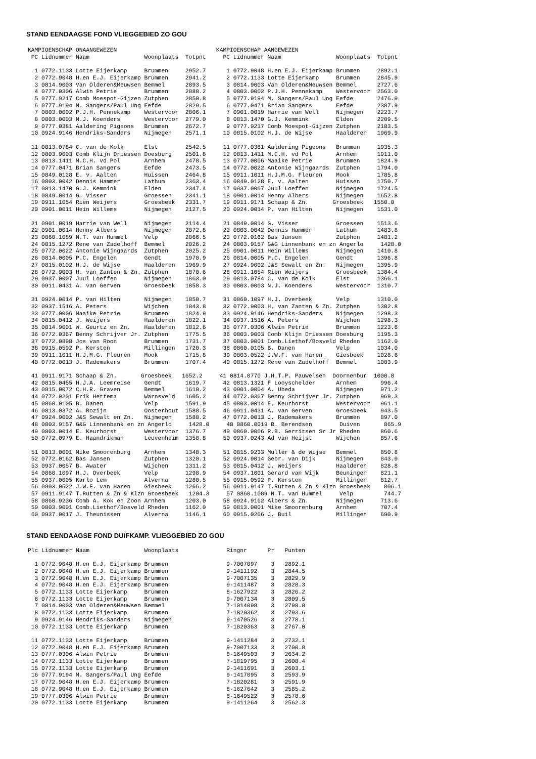STAND EENDAAGSE FOND VLIEGGEBIED ZO GOU
KAMPIOENSCHAP ONAANGEWEZEN                             KAMPIOENSCHAP AANGEWEZEN
 PC Lidnummer Naam                Woonplaats  Totpnt     PC Lidnummer Naam                Woonplaats  Totpnt

  1 0772.1133 Lotte Eijerkamp     Brummen     2952.7      1 0772.9048 H.en E.J. Eijerkamp Brummen     2892.1
  2 0772.9048 H.en E.J. Eijerkamp Brummen     2941.2      2 0772.1133 Lotte Eijerkamp     Brummen     2845.9
  3 0814.9003 Van Olderen&Meuwsen Bemmel      2893.5      3 0814.9003 Van Olderen&Meuwsen Bemmel      2727.6
  4 0777.0306 Alwin Petrie        Brummen     2888.2      4 0803.0002 P.J.H. Pennekamp    Westervoor  2563.0
  5 0777.9217 Comb Moespot-Gijzen Zutphen     2850.8      5 0777.9194 M. Sangers/Paul Ung Eefde       2476.9
  6 0777.9194 M. Sangers/Paul Ung Eefde       2829.5      6 0777.0471 Brian Sangers       Eefde       2387.9
  7 0803.0002 P.J.H. Pennekamp    Westervoor  2806.1      7 0901.0019 Harrie van Well     Nijmegen    2223.7
  8 0803.0003 N.J. Koenders       Westervoor  2779.0      8 0813.1470 G.J. Kemmink        Elden       2209.5
  9 0777.0381 Aaldering Pigeons   Brummen     2672.7      9 0777.9217 Comb Moespot-Gijzen Zutphen     2183.5
 10 0924.9146 Hendriks-Sanders    Nijmegen    2571.1     10 0815.0102 H.J. de Wijse       Haalderen   1969.9

 11 0813.0784 C. van de Kolk      Elst        2542.5     11 0777.0381 Aaldering Pigeons   Brummen     1935.3
 12 0803.9003 Comb Klijn Driessen Doesburg    2501.8     12 0813.1411 M.C.H. vd Pol       Arnhem      1911.0
 13 0813.1411 M.C.H. vd Pol       Arnhem      2478.5     13 0777.0006 Maaike Petrie       Brummen     1824.9
 14 0777.0471 Brian Sangers       Eefde       2473.5     14 0772.0022 Antonie Wijngaards  Zutphen     1794.0
 15 0849.0128 E. v. Aalten        Huissen     2464.8     15 0911.1011 H.J.M.G. Fleuren    Mook        1785.8
 16 0803.0042 Dennis Hammer       Lathum      2363.4     16 0849.0128 E. v. Aalten        Huissen     1750.7
 17 0813.1470 G.J. Kemmink        Elden       2347.4     17 0937.0007 Juul Loeffen        Nijmegen    1724.5
 18 0849.0014 G. Visser           Groessen    2341.1     18 0901.0014 Henny Albers        Nijmegen    1652.8
 19 0911.1054 Rien Weijers        Groesbeek   2331.7     19 0911.9171 Schaap & Zn.       Groesbeek   1550.0
 20 0901.0011 Hein Willems        Nijmegen    2127.5     20 0924.0014 P. van Hilten       Nijmegen    1531.0

 21 0901.0019 Harrie van Well     Nijmegen    2114.4     21 0849.0014 G. Visser           Groessen    1513.6
 22 0901.0014 Henny Albers        Nijmegen    2072.8     22 0803.0042 Dennis Hammer       Lathum      1483.8
 23 0860.1089 N.T. van Hummel     Velp        2066.5     23 0772.0162 Bas Jansen          Zutphen     1481.2
 24 0815.1272 Rene van Zadelhoff  Bemmel      2026.2     24 0803.9157 G&G Linnenbank en zn Angerlo     1428.0
 25 0772.0022 Antonie Wijngaards  Zutphen     2025.2     25 0901.0011 Hein Willems        Nijmegen    1410.8
 26 0814.0005 P.C. Engelen        Gendt       1970.9     26 0814.0005 P.C. Engelen        Gendt       1396.8
 27 0815.0102 H.J. de Wijse       Haalderen   1969.9     27 0924.9002 J&S Sewalt en Zn.   Nijmegen    1395.9
 28 0772.9003 H. van Zanten & Zn. Zutphen     1870.6     28 0911.1054 Rien Weijers        Groesbeek   1384.4
 29 0937.0007 Juul Loeffen        Nijmegen    1863.0     29 0813.0784 C. van de Kolk      Elst        1366.1
 30 0911.0431 A. van Gerven       Groesbeek   1858.3     30 0803.0003 N.J. Koenders       Westervoor  1310.7

 31 0924.0014 P. van Hilten       Nijmegen    1850.7     31 0860.1097 H.J. Overbeek       Velp        1310.0
 32 0937.1516 A. Peters           Wijchen     1843.8     32 0772.9003 H. van Zanten & Zn. Zutphen     1302.8
 33 0777.0006 Maaike Petrie       Brummen     1824.9     33 0924.9146 Hendriks-Sanders    Nijmegen    1298.3
 34 0815.0412 J. Weijers          Haalderen   1822.1     34 0937.1516 A. Peters           Wijchen     1298.3
 35 0814.9001 W. Geurtz en Zn.    Haalderen   1812.6     35 0777.0306 Alwin Petrie        Brummen     1223.6
 36 0772.0367 Benny Schrijver Jr. Zutphen     1775.5     36 0803.9003 Comb Klijn Driessen Doesburg    1195.3
 37 0772.0898 Jos van Roon        Brummen     1731.7     37 0803.9001 Comb.Liethof/Bosveld Rheden     1162.0
 38 0915.0592 P. Kersten          Millingen   1720.3     38 0860.0105 B. Danen            Velp        1034.0
 39 0911.1011 H.J.M.G. Fleuren    Mook        1715.8     39 0803.0522 J.W.F. van Haren    Giesbeek    1028.6
 40 0772.0013 J. Rademakers       Brummen     1707.4     40 0815.1272 Rene van Zadelhoff  Bemmel      1003.9

 41 0911.9171 Schaap & Zn.       Groesbeek   1652.2     41 0814.0770 J.H.T.P. Pauwelsen  Doornenbur  1000.0
 42 0815.0455 H.J.A. Leemreise    Gendt       1619.7     42 0813.1321 F Looyschelder      Arnhem       996.4
 43 0815.0072 C.H.R. Graven       Bemmel      1610.2     43 0901.0004 A. Ubeda            Nijmegen     971.2
 44 0772.0201 Erik Hettema        Warnsveld   1605.2     44 0772.0367 Benny Schrijver Jr. Zutphen      969.3
 45 0860.0105 B. Danen            Velp        1591.9     45 0803.0014 E. Keurhorst        Westervoor   961.1
 46 0813.0372 A. Rozijn           Oosterhout  1588.5     46 0911.0431 A. van Gerven       Groesbeek    943.5
 47 0924.9002 J&S Sewalt en Zn.   Nijmegen    1588.2     47 0772.0013 J. Rademakers       Brummen      897.0
 48 0803.9157 G&G Linnenbank en zn Angerlo     1428.0     48 0860.0019 B. Berendsen        Duiven       865.9
 49 0803.0014 E. Keurhorst        Westervoor  1376.7     49 0860.9006 R.B. Gerritsen Sr Jr Rheden      860.6
 50 0772.0979 E. Haandrikman      Leuvenheim  1358.8     50 0937.0243 Ad van Heijst       Wijchen      857.6

 51 0813.0001 Mike Smoorenburg    Arnhem      1348.3     51 0815.9233 Muller & de Wijse   Bemmel       850.8
 52 0772.0162 Bas Jansen          Zutphen     1320.1     52 0924.9014 Gebr. van Dijk      Nijmegen     843.9
 53 0937.0057 B. Awater           Wijchen     1311.2     53 0815.0412 J. Weijers          Haalderen    828.8
 54 0860.1097 H.J. Overbeek       Velp        1298.9     54 0937.1001 Gerard van Wijk     Beuningen    821.1
 55 0937.0005 Karlo Lem           Alverna     1280.5     55 0915.0592 P. Kersten          Millingen    812.7
 56 0803.0522 J.W.F. van Haren    Giesbeek    1266.2     56 0911.9147 T.Rutten & Zn & Klzn Groesbeek    806.1
 57 0911.9147 T.Rutten & Zn & Klzn Groesbeek   1204.3     57 0860.1089 N.T. van Hummel     Velp         744.7
 58 0860.9236 Comb A. Kok en Zoon Arnhem      1203.0     58 0924.9162 Albers & Zn.        Nijmegen     713.6
 59 0803.9001 Comb.Liethof/Bosveld Rheden     1162.0     59 0813.0001 Mike Smoorenburg    Arnhem       707.4
 60 0937.0017 J. Theunissen       Alverna     1146.1     60 0915.0266 J. Buil             Millingen    690.9
STAND EENDAAGSE FOND DUIFKAMP. VLIEGGEBIED ZO GOU
Plc Lidnummer Naam                Woonplaats              Ringnr      Pr   Punten

  1 0772.9048 H.en E.J. Eijerkamp Brummen                 9-7007097    3   2892.1
  2 0772.9048 H.en E.J. Eijerkamp Brummen                 9-1411192    3   2844.5
  3 0772.9048 H.en E.J. Eijerkamp Brummen                 9-7007135    3   2829.9
  4 0772.9048 H.en E.J. Eijerkamp Brummen                 9-1411487    3   2828.3
  5 0772.1133 Lotte Eijerkamp     Brummen                 8-1627922    3   2826.2
  6 0772.1133 Lotte Eijerkamp     Brummen                 9-7007134    3   2809.5
  7 0814.9003 Van Olderen&Meuwsen Bemmel                  7-1014098    3   2798.8
  8 0772.1133 Lotte Eijerkamp     Brummen                 7-1820362    3   2793.6
  9 0924.9146 Hendriks-Sanders    Nijmegen                9-1470526    3   2778.1
 10 0772.1133 Lotte Eijerkamp     Brummen                 7-1820363    3   2767.0

 11 0772.1133 Lotte Eijerkamp     Brummen                 9-1411284    3   2732.1
 12 0772.9048 H.en E.J. Eijerkamp Brummen                 9-7007133    3   2700.8
 13 0777.0306 Alwin Petrie        Brummen                 8-1649503    3   2634.2
 14 0772.1133 Lotte Eijerkamp     Brummen                 7-1819795    3   2608.4
 15 0772.1133 Lotte Eijerkamp     Brummen                 9-1411691    3   2603.1
 16 0777.9194 M. Sangers/Paul Ung Eefde                   9-1417095    3   2593.9
 17 0772.9048 H.en E.J. Eijerkamp Brummen                 7-1820281    3   2591.9
 18 0772.9048 H.en E.J. Eijerkamp Brummen                 8-1627642    3   2585.2
 19 0777.0306 Alwin Petrie        Brummen                 8-1649522    3   2578.6
 20 0772.1133 Lotte Eijerkamp     Brummen                 9-1411264    3   2562.3